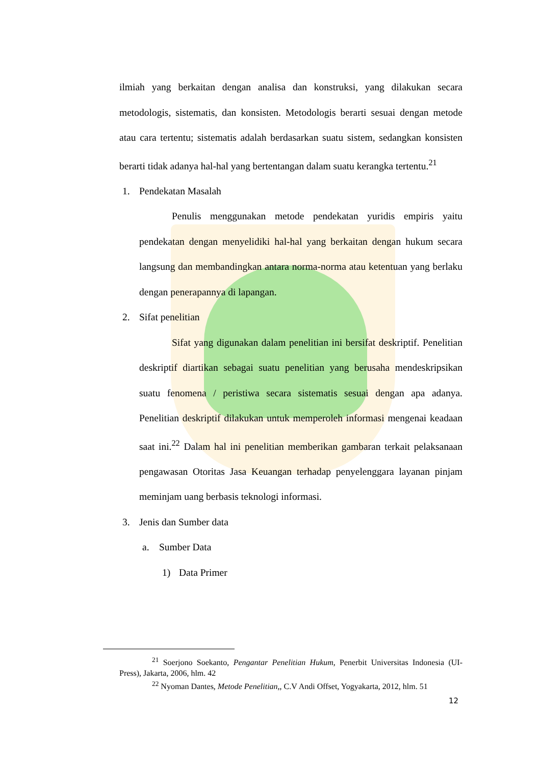ilmiah yang berkaitan dengan analisa dan konstruksi, yang dilakukan secara metodologis, sistematis, dan konsisten. Metodologis berarti sesuai dengan metode atau cara tertentu; sistematis adalah berdasarkan suatu sistem, sedangkan konsisten berarti tidak adanya hal-hal yang bertentangan dalam suatu kerangka tertentu.<sup>21</sup>
1. Pendekatan Masalah
Penulis menggunakan metode pendekatan yuridis empiris yaitu pendekatan dengan menyelidiki hal-hal yang berkaitan dengan hukum secara langsung dan membandingkan antara norma-norma atau ketentuan yang berlaku dengan penerapannya di lapangan.
2. Sifat penelitian
Sifat yang digunakan dalam penelitian ini bersifat deskriptif. Penelitian deskriptif diartikan sebagai suatu penelitian yang berusaha mendeskripsikan suatu fenomena / peristiwa secara sistematis sesuai dengan apa adanya. Penelitian deskriptif dilakukan untuk memperoleh informasi mengenai keadaan saat ini.<sup>22</sup> Dalam hal ini penelitian memberikan gambaran terkait pelaksanaan pengawasan Otoritas Jasa Keuangan terhadap penyelenggara layanan pinjam meminjam uang berbasis teknologi informasi.
3. Jenis dan Sumber data
a. Sumber Data
1) Data Primer
<sup>21</sup> Soerjono Soekanto, Pengantar Penelitian Hukum, Penerbit Universitas Indonesia (UI-Press), Jakarta, 2006, hlm. 42
<sup>22</sup> Nyoman Dantes, Metode Penelitian,, C.V Andi Offset, Yogyakarta, 2012, hlm. 51
12